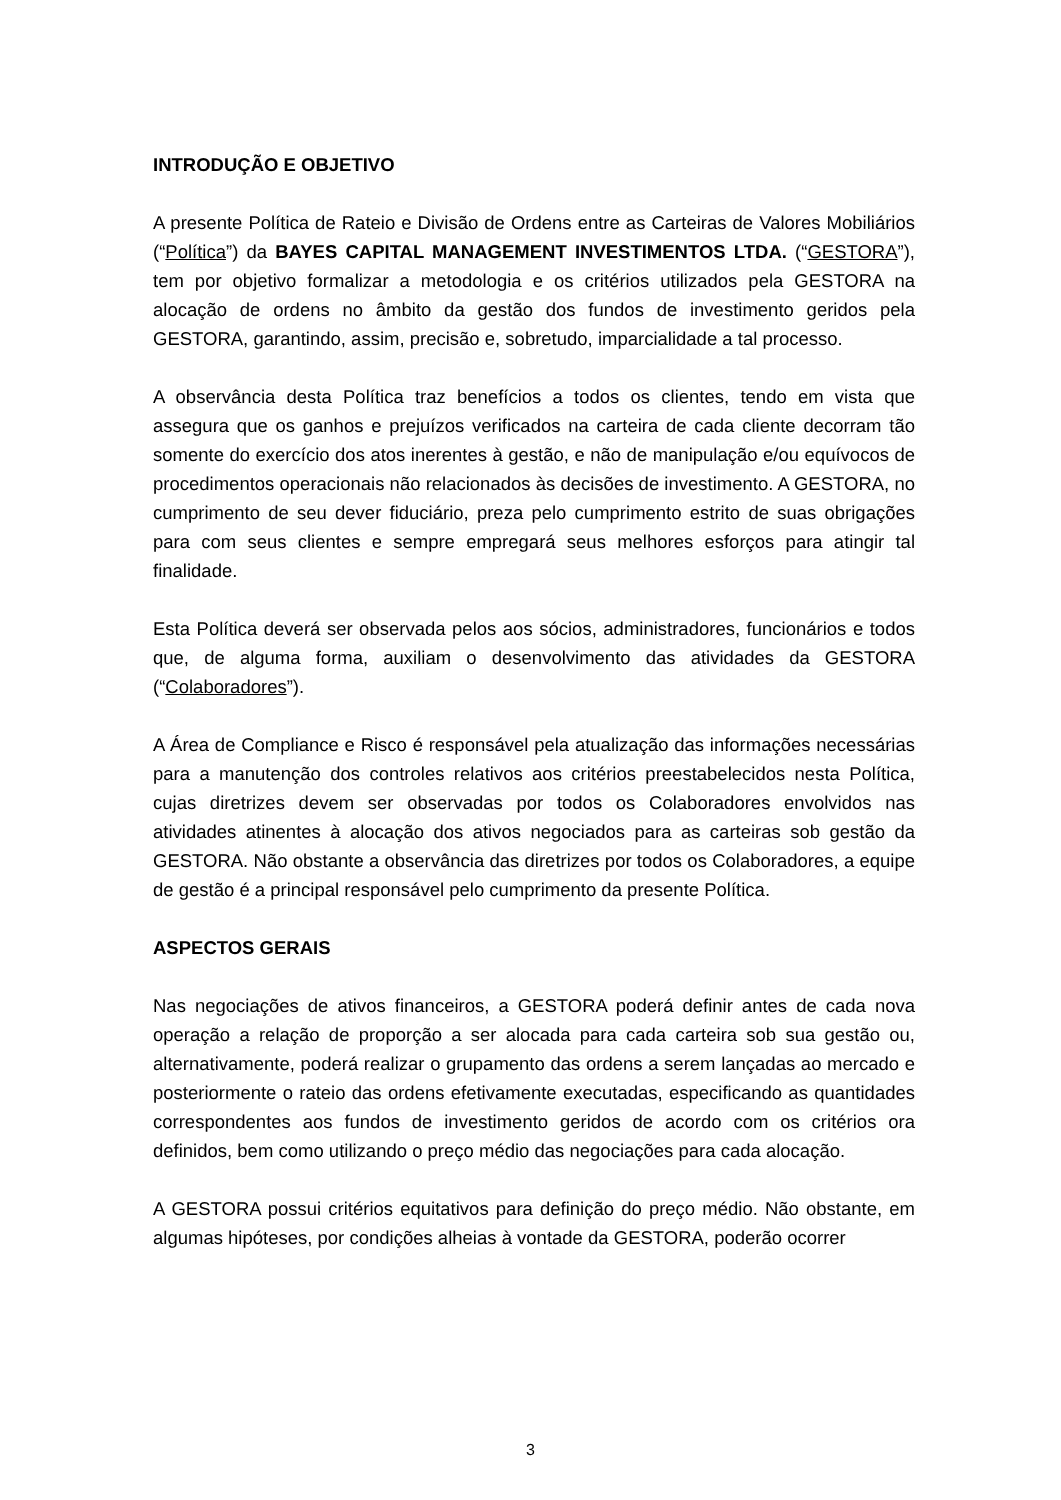INTRODUÇÃO E OBJETIVO
A presente Política de Rateio e Divisão de Ordens entre as Carteiras de Valores Mobiliários (“Política”) da BAYES CAPITAL MANAGEMENT INVESTIMENTOS LTDA. (“GESTORA”), tem por objetivo formalizar a metodologia e os critérios utilizados pela GESTORA na alocação de ordens no âmbito da gestão dos fundos de investimento geridos pela GESTORA, garantindo, assim, precisão e, sobretudo, imparcialidade a tal processo.
A observância desta Política traz benefícios a todos os clientes, tendo em vista que assegura que os ganhos e prejuízos verificados na carteira de cada cliente decorram tão somente do exercício dos atos inerentes à gestão, e não de manipulação e/ou equívocos de procedimentos operacionais não relacionados às decisões de investimento. A GESTORA, no cumprimento de seu dever fiduciário, preza pelo cumprimento estrito de suas obrigações para com seus clientes e sempre empregará seus melhores esforços para atingir tal finalidade.
Esta Política deverá ser observada pelos aos sócios, administradores, funcionários e todos que, de alguma forma, auxiliam o desenvolvimento das atividades da GESTORA (“Colaboradores”).
A Área de Compliance e Risco é responsável pela atualização das informações necessárias para a manutenção dos controles relativos aos critérios preestabelecidos nesta Política, cujas diretrizes devem ser observadas por todos os Colaboradores envolvidos nas atividades atinentes à alocação dos ativos negociados para as carteiras sob gestão da GESTORA. Não obstante a observância das diretrizes por todos os Colaboradores, a equipe de gestão é a principal responsável pelo cumprimento da presente Política.
ASPECTOS GERAIS
Nas negociações de ativos financeiros, a GESTORA poderá definir antes de cada nova operação a relação de proporção a ser alocada para cada carteira sob sua gestão ou, alternativamente, poderá realizar o grupamento das ordens a serem lançadas ao mercado e posteriormente o rateio das ordens efetivamente executadas, especificando as quantidades correspondentes aos fundos de investimento geridos de acordo com os critérios ora definidos, bem como utilizando o preço médio das negociações para cada alocação.
A GESTORA possui critérios equitativos para definição do preço médio. Não obstante, em algumas hipóteses, por condições alheias à vontade da GESTORA, poderão ocorrer
3